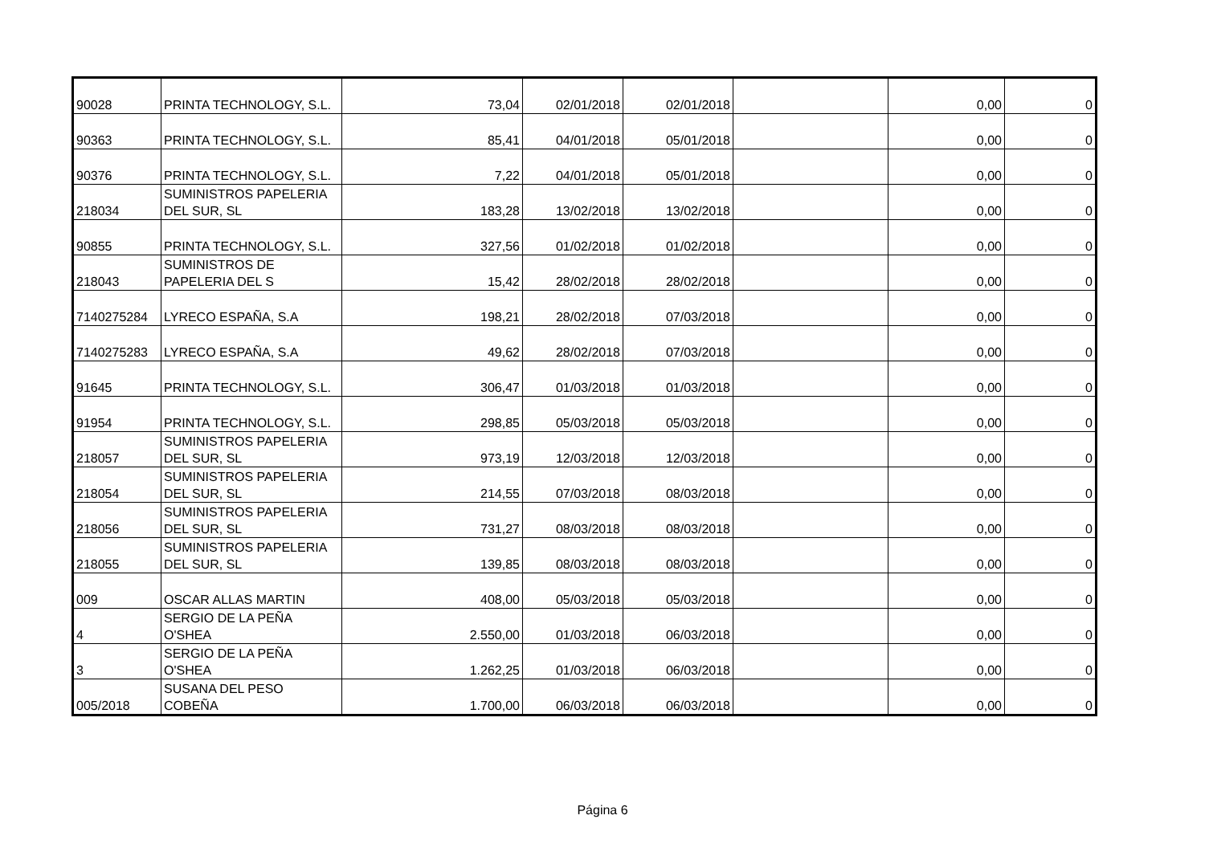| 90028 | PRINTA TECHNOLOGY, S.L. | 73,04 | 02/01/2018 | 02/01/2018 | | 0,00 | 0 |
| 90363 | PRINTA TECHNOLOGY, S.L. | 85,41 | 04/01/2018 | 05/01/2018 | | 0,00 | 0 |
| 90376 | PRINTA TECHNOLOGY, S.L. | 7,22 | 04/01/2018 | 05/01/2018 | | 0,00 | 0 |
| 218034 | SUMINISTROS PAPELERIA DEL SUR, SL | 183,28 | 13/02/2018 | 13/02/2018 | | 0,00 | 0 |
| 90855 | PRINTA TECHNOLOGY, S.L. | 327,56 | 01/02/2018 | 01/02/2018 | | 0,00 | 0 |
| 218043 | SUMINISTROS DE PAPELERIA DEL S | 15,42 | 28/02/2018 | 28/02/2018 | | 0,00 | 0 |
| 7140275284 | LYRECO ESPAÑA, S.A | 198,21 | 28/02/2018 | 07/03/2018 | | 0,00 | 0 |
| 7140275283 | LYRECO ESPAÑA, S.A | 49,62 | 28/02/2018 | 07/03/2018 | | 0,00 | 0 |
| 91645 | PRINTA TECHNOLOGY, S.L. | 306,47 | 01/03/2018 | 01/03/2018 | | 0,00 | 0 |
| 91954 | PRINTA TECHNOLOGY, S.L. | 298,85 | 05/03/2018 | 05/03/2018 | | 0,00 | 0 |
| 218057 | SUMINISTROS PAPELERIA DEL SUR, SL | 973,19 | 12/03/2018 | 12/03/2018 | | 0,00 | 0 |
| 218054 | SUMINISTROS PAPELERIA DEL SUR, SL | 214,55 | 07/03/2018 | 08/03/2018 | | 0,00 | 0 |
| 218056 | SUMINISTROS PAPELERIA DEL SUR, SL | 731,27 | 08/03/2018 | 08/03/2018 | | 0,00 | 0 |
| 218055 | SUMINISTROS PAPELERIA DEL SUR, SL | 139,85 | 08/03/2018 | 08/03/2018 | | 0,00 | 0 |
| 009 | OSCAR ALLAS MARTIN | 408,00 | 05/03/2018 | 05/03/2018 | | 0,00 | 0 |
| 4 | SERGIO DE LA PEÑA O'SHEA | 2.550,00 | 01/03/2018 | 06/03/2018 | | 0,00 | 0 |
| 3 | SERGIO DE LA PEÑA O'SHEA | 1.262,25 | 01/03/2018 | 06/03/2018 | | 0,00 | 0 |
| 005/2018 | SUSANA DEL PESO COBEÑA | 1.700,00 | 06/03/2018 | 06/03/2018 | | 0,00 | 0 |
Página 6